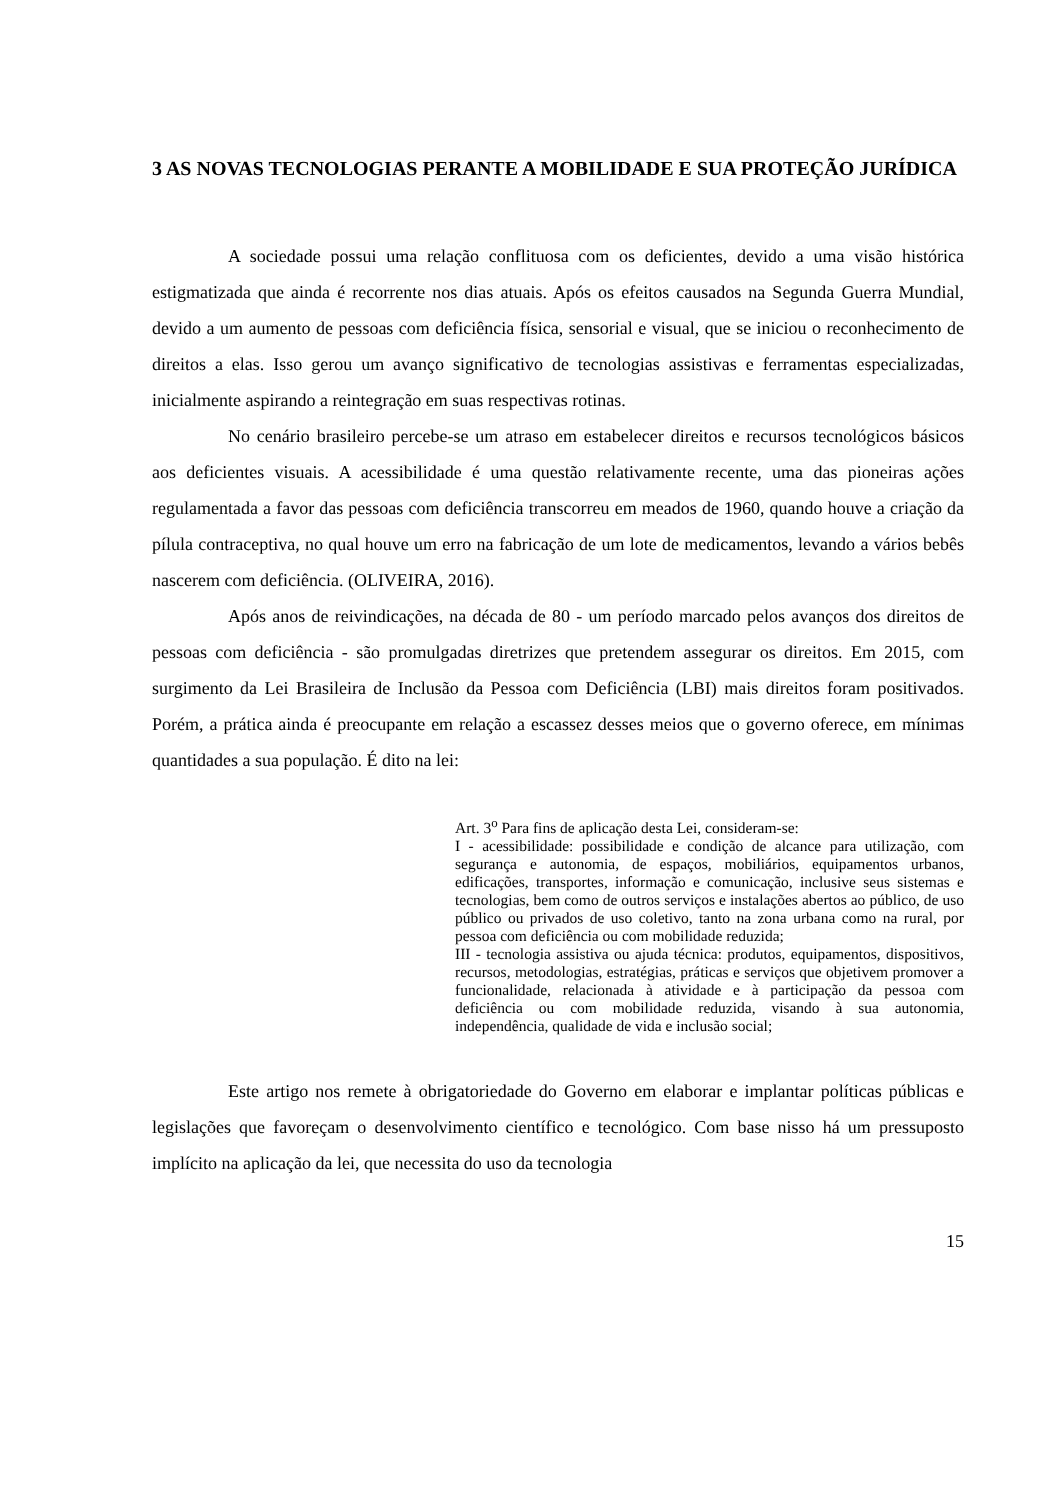3 AS NOVAS TECNOLOGIAS PERANTE A MOBILIDADE E SUA PROTEÇÃO JURÍDICA
A sociedade possui uma relação conflituosa com os deficientes, devido a uma visão histórica estigmatizada que ainda é recorrente nos dias atuais. Após os efeitos causados na Segunda Guerra Mundial, devido a um aumento de pessoas com deficiência física, sensorial e visual, que se iniciou o reconhecimento de direitos a elas. Isso gerou um avanço significativo de tecnologias assistivas e ferramentas especializadas, inicialmente aspirando a reintegração em suas respectivas rotinas.
No cenário brasileiro percebe-se um atraso em estabelecer direitos e recursos tecnológicos básicos aos deficientes visuais. A acessibilidade é uma questão relativamente recente, uma das pioneiras ações regulamentada a favor das pessoas com deficiência transcorreu em meados de 1960, quando houve a criação da pílula contraceptiva, no qual houve um erro na fabricação de um lote de medicamentos, levando a vários bebês nascerem com deficiência. (OLIVEIRA, 2016).
Após anos de reivindicações, na década de 80 - um período marcado pelos avanços dos direitos de pessoas com deficiência - são promulgadas diretrizes que pretendem assegurar os direitos. Em 2015, com surgimento da Lei Brasileira de Inclusão da Pessoa com Deficiência (LBI) mais direitos foram positivados. Porém, a prática ainda é preocupante em relação a escassez desses meios que o governo oferece, em mínimas quantidades a sua população. É dito na lei:
Art. 3<sup>o</sup> Para fins de aplicação desta Lei, consideram-se:
I - acessibilidade: possibilidade e condição de alcance para utilização, com segurança e autonomia, de espaços, mobiliários, equipamentos urbanos, edificações, transportes, informação e comunicação, inclusive seus sistemas e tecnologias, bem como de outros serviços e instalações abertos ao público, de uso público ou privados de uso coletivo, tanto na zona urbana como na rural, por pessoa com deficiência ou com mobilidade reduzida;
III - tecnologia assistiva ou ajuda técnica: produtos, equipamentos, dispositivos, recursos, metodologias, estratégias, práticas e serviços que objetivem promover a funcionalidade, relacionada à atividade e à participação da pessoa com deficiência ou com mobilidade reduzida, visando à sua autonomia, independência, qualidade de vida e inclusão social;
Este artigo nos remete à obrigatoriedade do Governo em elaborar e implantar políticas públicas e legislações que favoreçam o desenvolvimento científico e tecnológico. Com base nisso há um pressuposto implícito na aplicação da lei, que necessita do uso da tecnologia
15